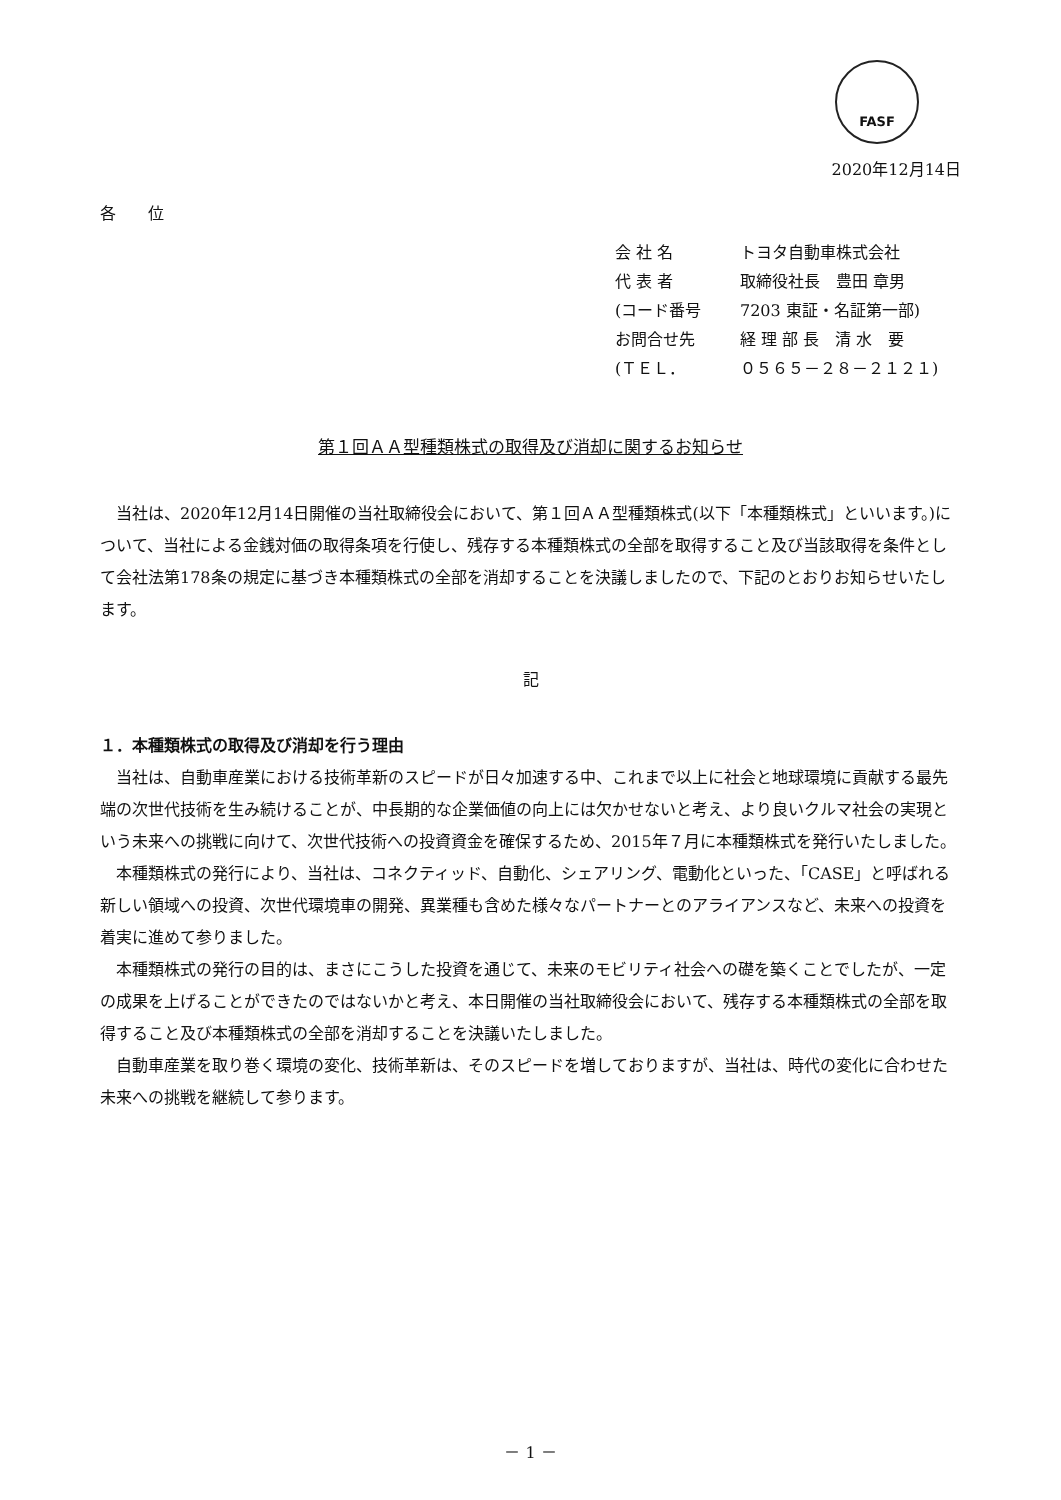FASF
2020年12月14日
各　　位
| 会 社 名 | トヨタ自動車株式会社 |
| 代 表 者 | 取締役社長 豊田 章男 |
| (コード番号 | 7203 東証・名証第一部) |
| お問合せ先 | 経 理 部 長 清 水 要 |
| (ＴＥＬ． | ０５６５－２８－２１２１) |
第１回ＡＡ型種類株式の取得及び消却に関するお知らせ
当社は、2020年12月14日開催の当社取締役会において、第１回ＡＡ型種類株式(以下「本種類株式」といいます。)について、当社による金銭対価の取得条項を行使し、残存する本種類株式の全部を取得すること及び当該取得を条件として会社法第178条の規定に基づき本種類株式の全部を消却することを決議しましたので、下記のとおりお知らせいたします。
記
１．本種類株式の取得及び消却を行う理由
当社は、自動車産業における技術革新のスピードが日々加速する中、これまで以上に社会と地球環境に貢献する最先端の次世代技術を生み続けることが、中長期的な企業価値の向上には欠かせないと考え、より良いクルマ社会の実現という未来への挑戦に向けて、次世代技術への投資資金を確保するため、2015年７月に本種類株式を発行いたしました。
本種類株式の発行により、当社は、コネクティッド、自動化、シェアリング、電動化といった、「CASE」と呼ばれる新しい領域への投資、次世代環境車の開発、異業種も含めた様々なパートナーとのアライアンスなど、未来への投資を着実に進めて参りました。
本種類株式の発行の目的は、まさにこうした投資を通じて、未来のモビリティ社会への礎を築くことでしたが、一定の成果を上げることができたのではないかと考え、本日開催の当社取締役会において、残存する本種類株式の全部を取得すること及び本種類株式の全部を消却することを決議いたしました。
自動車産業を取り巻く環境の変化、技術革新は、そのスピードを増しておりますが、当社は、時代の変化に合わせた未来への挑戦を継続して参ります。
－ 1 －